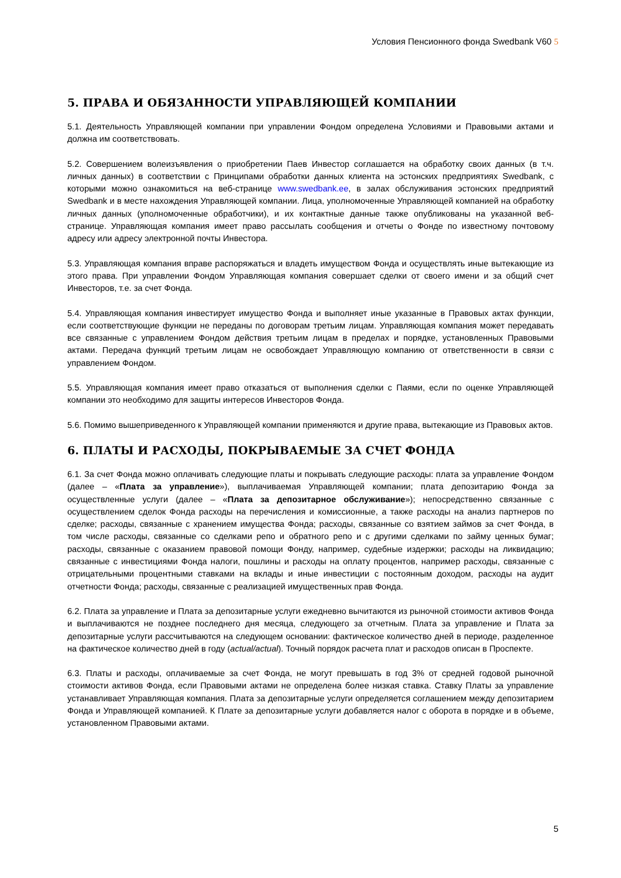Условия Пенсионного фонда Swedbank V60 5
5. ПРАВА И ОБЯЗАННОСТИ УПРАВЛЯЮЩЕЙ КОМПАНИИ
5.1. Деятельность Управляющей компании при управлении Фондом определена Условиями и Правовыми актами и должна им соответствовать.
5.2. Совершением волеизъявления о приобретении Паев Инвестор соглашается на обработку своих данных (в т.ч. личных данных) в соответствии с Принципами обработки данных клиента на эстонских предприятиях Swedbank, с которыми можно ознакомиться на веб-странице www.swedbank.ee, в залах обслуживания эстонских предприятий Swedbank и в месте нахождения Управляющей компании. Лица, уполномоченные Управляющей компанией на обработку личных данных (уполномоченные обработчики), и их контактные данные также опубликованы на указанной веб-странице. Управляющая компания имеет право рассылать сообщения и отчеты о Фонде по известному почтовому адресу или адресу электронной почты Инвестора.
5.3. Управляющая компания вправе распоряжаться и владеть имуществом Фонда и осуществлять иные вытекающие из этого права. При управлении Фондом Управляющая компания совершает сделки от своего имени и за общий счет Инвесторов, т.е. за счет Фонда.
5.4. Управляющая компания инвестирует имущество Фонда и выполняет иные указанные в Правовых актах функции, если соответствующие функции не переданы по договорам третьим лицам. Управляющая компания может передавать все связанные с управлением Фондом действия третьим лицам в пределах и порядке, установленных Правовыми актами. Передача функций третьим лицам не освобождает Управляющую компанию от ответственности в связи с управлением Фондом.
5.5. Управляющая компания имеет право отказаться от выполнения сделки с Паями, если по оценке Управляющей компании это необходимо для защиты интересов Инвесторов Фонда.
5.6. Помимо вышеприведенного к Управляющей компании применяются и другие права, вытекающие из Правовых актов.
6. ПЛАТЫ И РАСХОДЫ, ПОКРЫВАЕМЫЕ ЗА СЧЕТ ФОНДА
6.1. За счет Фонда можно оплачивать следующие платы и покрывать следующие расходы: плата за управление Фондом (далее – «Плата за управление»), выплачиваемая Управляющей компании; плата депозитарию Фонда за осуществленные услуги (далее – «Плата за депозитарное обслуживание»); непосредственно связанные с осуществлением сделок Фонда расходы на перечисления и комиссионные, а также расходы на анализ партнеров по сделке; расходы, связанные с хранением имущества Фонда; расходы, связанные со взятием займов за счет Фонда, в том числе расходы, связанные со сделками репо и обратного репо и с другими сделками по займу ценных бумаг; расходы, связанные с оказанием правовой помощи Фонду, например, судебные издержки; расходы на ликвидацию; связанные с инвестициями Фонда налоги, пошлины и расходы на оплату процентов, например расходы, связанные с отрицательными процентными ставками на вклады и иные инвестиции с постоянным доходом, расходы на аудит отчетности Фонда; расходы, связанные с реализацией имущественных прав Фонда.
6.2. Плата за управление и Плата за депозитарные услуги ежедневно вычитаются из рыночной стоимости активов Фонда и выплачиваются не позднее последнего дня месяца, следующего за отчетным. Плата за управление и Плата за депозитарные услуги рассчитываются на следующем основании: фактическое количество дней в периоде, разделенное на фактическое количество дней в году (actual/actual). Точный порядок расчета плат и расходов описан в Проспекте.
6.3. Платы и расходы, оплачиваемые за счет Фонда, не могут превышать в год 3% от средней годовой рыночной стоимости активов Фонда, если Правовыми актами не определена более низкая ставка. Ставку Платы за управление устанавливает Управляющая компания. Плата за депозитарные услуги определяется соглашением между депозитарием Фонда и Управляющей компанией. К Плате за депозитарные услуги добавляется налог с оборота в порядке и в объеме, установленном Правовыми актами.
5